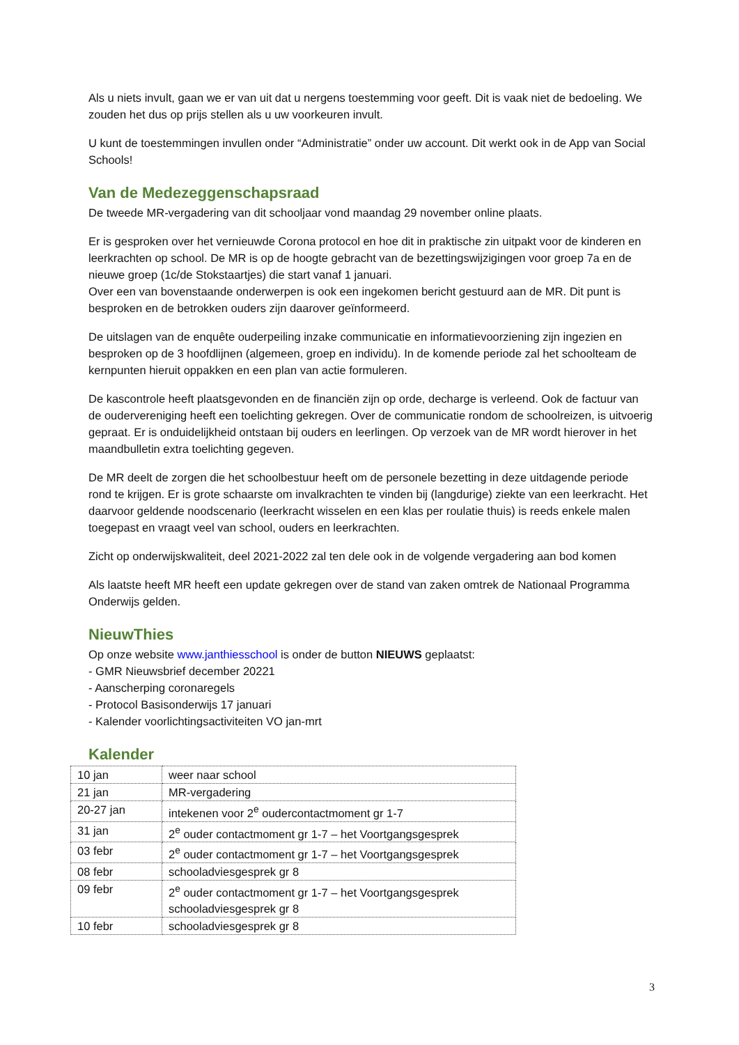Als u niets invult, gaan we er van uit dat u nergens toestemming voor geeft. Dit is vaak niet de bedoeling. We zouden het dus op prijs stellen als u uw voorkeuren invult.
U kunt de toestemmingen invullen onder “Administratie” onder uw account. Dit werkt ook in de App van Social Schools!
Van de Medezeggenschapsraad
De tweede MR-vergadering van dit schooljaar vond maandag 29 november online plaats.
Er is gesproken over het vernieuwde Corona protocol en hoe dit in praktische zin uitpakt voor de kinderen en leerkrachten op school. De MR is op de hoogte gebracht van de bezettingswijzigingen voor groep 7a en de nieuwe groep (1c/de Stokstaartjes) die start vanaf 1 januari.
Over een van bovenstaande onderwerpen is ook een ingekomen bericht gestuurd aan de MR. Dit punt is besproken en de betrokken ouders zijn daarover geïnformeerd.
De uitslagen van de enquête ouderpeiling inzake communicatie en informatievoorziening zijn ingezien en besproken op de 3 hoofdlijnen (algemeen, groep en individu). In de komende periode zal het schoolteam de kernpunten hieruit oppakken en een plan van actie formuleren.
De kascontrole heeft plaatsgevonden en de financiën zijn op orde, decharge is verleend. Ook de factuur van de oudervereniging heeft een toelichting gekregen. Over de communicatie rondom de schoolreizen, is uitvoerig gepraat. Er is onduidelijkheid ontstaan bij ouders en leerlingen. Op verzoek van de MR wordt hierover in het maandbulletin extra toelichting gegeven.
De MR deelt de zorgen die het schoolbestuur heeft om de personele bezetting in deze uitdagende periode rond te krijgen. Er is grote schaarste om invalkrachten te vinden bij (langdurige) ziekte van een leerkracht. Het daarvoor geldende noodscenario (leerkracht wisselen en een klas per roulatie thuis) is reeds enkele malen toegepast en vraagt veel van school, ouders en leerkrachten.
Zicht op onderwijskwaliteit, deel 2021-2022 zal ten dele ook in de volgende vergadering aan bod komen
Als laatste heeft MR heeft een update gekregen over de stand van zaken omtrek de Nationaal Programma Onderwijs gelden.
NieuwThies
Op onze website www.janthiesschool is onder de button NIEUWS geplaatst:
- GMR Nieuwsbrief december 20221
- Aanscherping coronaregels
- Protocol Basisonderwijs 17 januari
- Kalender voorlichtingsactiviteiten VO jan-mrt
Kalender
| 10 jan | weer naar school |
| 21 jan | MR-vergadering |
| 20-27 jan | intekenen voor 2<sup>e</sup> oudercontactmoment gr 1-7 |
| 31 jan | 2<sup>e</sup> ouder contactmoment gr 1-7 – het Voortgangsgesprek |
| 03 febr | 2<sup>e</sup> ouder contactmoment gr 1-7 – het Voortgangsgesprek |
| 08 febr | schooladviesgesprek gr 8 |
| 09 febr | 2<sup>e</sup> ouder contactmoment gr 1-7 – het Voortgangsgesprek schooladviesgesprek gr 8 |
| 10 febr | schooladviesgesprek gr 8 |
3